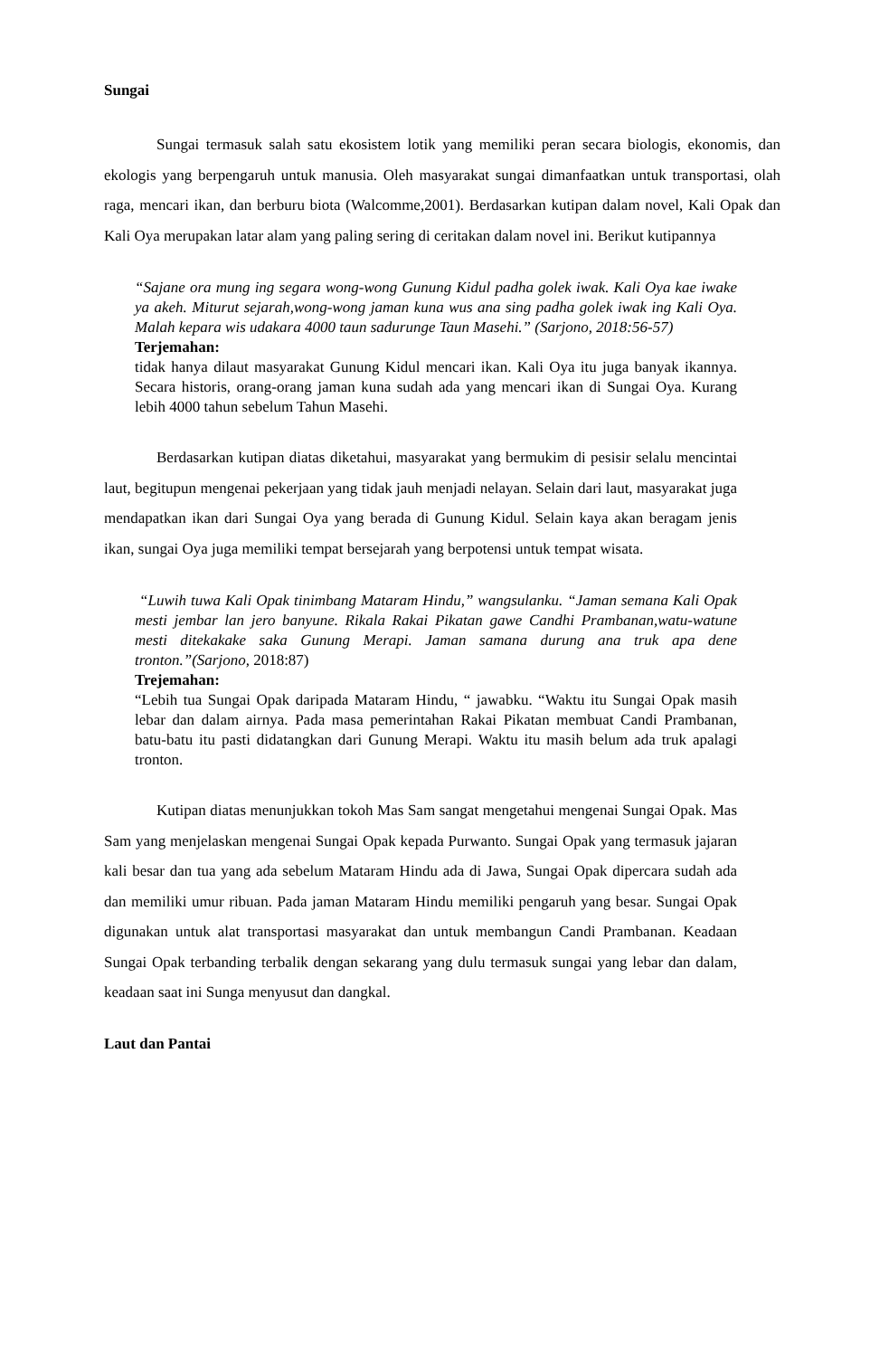Sungai
Sungai termasuk salah satu ekosistem lotik yang memiliki peran secara biologis, ekonomis, dan ekologis yang berpengaruh untuk manusia. Oleh masyarakat sungai dimanfaatkan untuk transportasi, olah raga, mencari ikan, dan berburu biota (Walcomme,2001). Berdasarkan kutipan dalam novel, Kali Opak dan Kali Oya merupakan latar alam yang paling sering di ceritakan dalam novel ini. Berikut kutipannya
“Sajane ora mung ing segara wong-wong Gunung Kidul padha golek iwak. Kali Oya kae iwake ya akeh. Miturut sejarah,wong-wong jaman kuna wus ana sing padha golek iwak ing Kali Oya. Malah kepara wis udakara 4000 taun sadurunge Taun Masehi.” (Sarjono, 2018:56-57)
Terjemahan:
tidak hanya dilaut masyarakat Gunung Kidul mencari ikan. Kali Oya itu juga banyak ikannya. Secara historis, orang-orang jaman kuna sudah ada yang mencari ikan di Sungai Oya. Kurang lebih 4000 tahun sebelum Tahun Masehi.
Berdasarkan kutipan diatas diketahui, masyarakat yang bermukim di pesisir selalu mencintai laut, begitupun mengenai pekerjaan yang tidak jauh menjadi nelayan. Selain dari laut, masyarakat juga mendapatkan ikan dari Sungai Oya yang berada di Gunung Kidul. Selain kaya akan beragam jenis ikan, sungai Oya juga memiliki tempat bersejarah yang berpotensi untuk tempat wisata.
“Luwih tuwa Kali Opak tinimbang Mataram Hindu,” wangsulanku. “Jaman semana Kali Opak mesti jembar lan jero banyune. Rikala Rakai Pikatan gawe Candhi Prambanan,watu-watune mesti ditekakake saka Gunung Merapi. Jaman samana durung ana truk apa dene tronton.”(Sarjono, 2018:87)
Trejemahan:
“Lebih tua Sungai Opak daripada Mataram Hindu, “ jawabku. “Waktu itu Sungai Opak masih lebar dan dalam airnya. Pada masa pemerintahan Rakai Pikatan membuat Candi Prambanan, batu-batu itu pasti didatangkan dari Gunung Merapi. Waktu itu masih belum ada truk apalagi tronton.
Kutipan diatas menunjukkan tokoh Mas Sam sangat mengetahui mengenai Sungai Opak. Mas Sam yang menjelaskan mengenai Sungai Opak kepada Purwanto. Sungai Opak yang termasuk jajaran kali besar dan tua yang ada sebelum Mataram Hindu ada di Jawa, Sungai Opak dipercara sudah ada dan memiliki umur ribuan. Pada jaman Mataram Hindu memiliki pengaruh yang besar. Sungai Opak digunakan untuk alat transportasi masyarakat dan untuk membangun Candi Prambanan. Keadaan Sungai Opak terbanding terbalik dengan sekarang yang dulu termasuk sungai yang lebar dan dalam, keadaan saat ini Sunga menyusut dan dangkal.
Laut dan Pantai